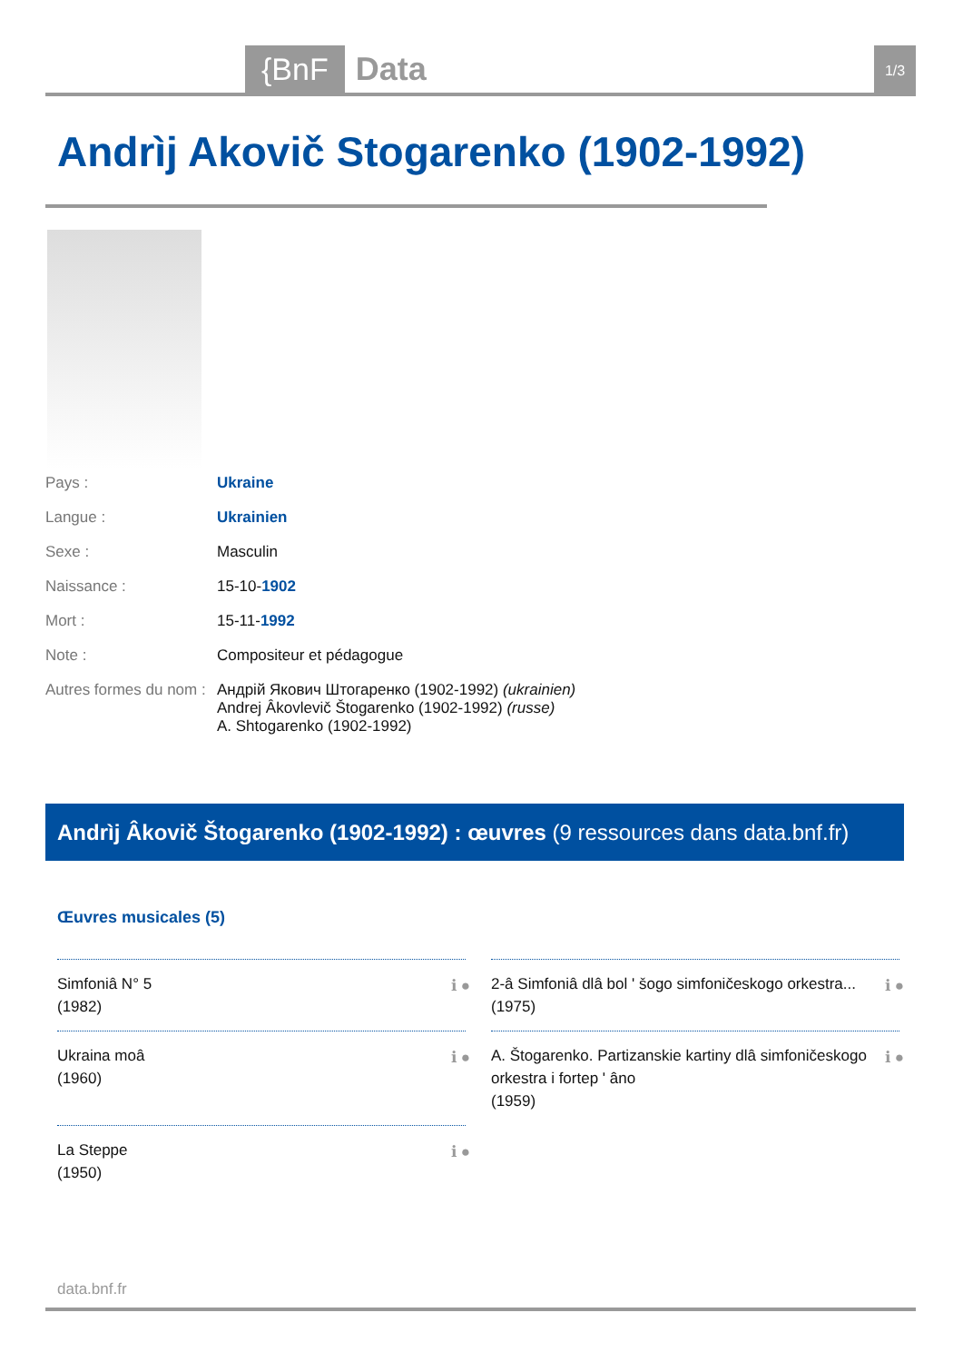{BnF Data 1/3
Andrìj Akovič Stogarenko (1902-1992)
Pays : Ukraine
Langue : Ukrainien
Sexe : Masculin
Naissance : 15-10-1902
Mort : 15-11-1992
Note : Compositeur et pédagogue
Autres formes du nom : Андрій Якович Штогаренко (1902-1992) (ukrainien)
Andrej Âkovlevič Štogarenko (1902-1992) (russe)
A. Shtogarenko (1902-1992)
Andrìj Âkovič Štogarenko (1902-1992) : œuvres (9 ressources dans data.bnf.fr)
Œuvres musicales (5)
Simfoniâ N° 5
(1982)
ℹ ●
Ukraina moâ
(1960)
ℹ ●
La Steppe
(1950)
ℹ ●
2-â Simfoniâ dlâ bol ʹ šogo simfoničeskogo orkestra...
(1975)
ℹ ●
A. Štogarenko. Partizanskie kartiny dlâ simfoničeskogo orkestra i fortep ʹ âno
(1959)
ℹ ●
data.bnf.fr